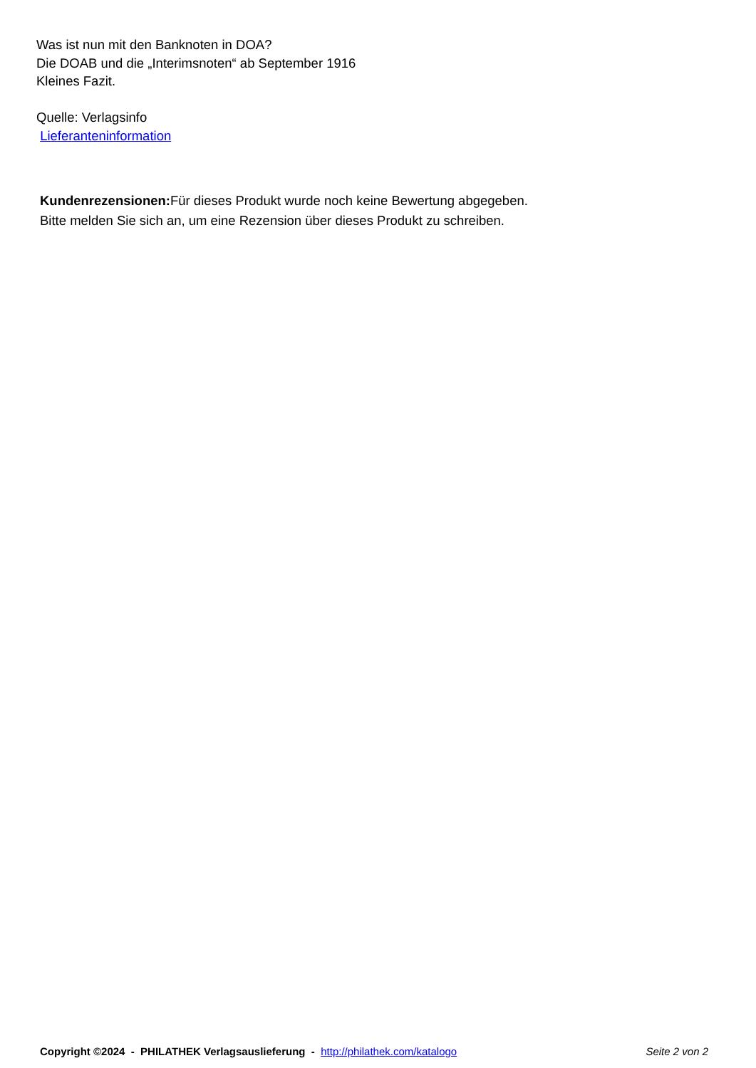Was ist nun mit den Banknoten in DOA?
Die DOAB und die „Interimsnoten“ ab September 1916
Kleines Fazit.
Quelle: Verlagsinfo
Lieferanteninformation
Kundenrezensionen: Für dieses Produkt wurde noch keine Bewertung abgegeben.
Bitte melden Sie sich an, um eine Rezension über dieses Produkt zu schreiben.
Copyright ©2024 - PHILATHEK Verlagsauslieferung - http://philathek.com/katalogo Seite 2 von 2